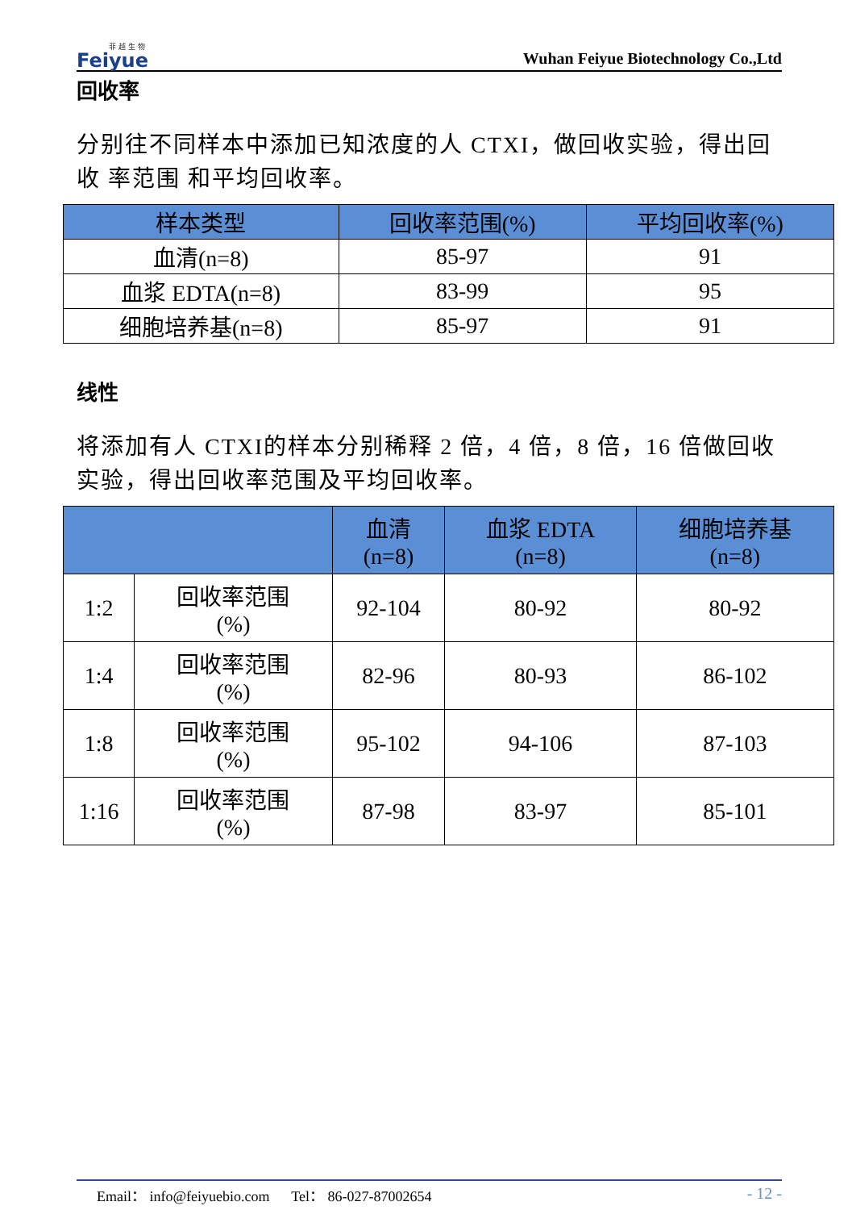菲 越 生 物
Feiyue
Wuhan Feiyue Biotechnology Co.,Ltd
回收率
分别往不同样本中添加已知浓度的人 CTXI，做回收实验，得出回收 率范围 和平均回收率。
| 样本类型 | 回收率范围(%) | 平均回收率(%) |
| --- | --- | --- |
| 血清(n=8) | 85-97 | 91 |
| 血浆 EDTA(n=8) | 83-99 | 95 |
| 细胞培养基(n=8) | 85-97 | 91 |
线性
将添加有人 CTXI的样本分别稀释 2 倍，4 倍，8 倍，16 倍做回收实验，得出回收率范围及平均回收率。
| | | 血清 (n=8) | 血浆 EDTA (n=8) | 细胞培养基 (n=8) |
| --- | --- | --- | --- | --- |
| 1:2 | 回收率范围 (%) | 92-104 | 80-92 | 80-92 |
| 1:4 | 回收率范围 (%) | 82-96 | 80-93 | 86-102 |
| 1:8 | 回收率范围 (%) | 95-102 | 94-106 | 87-103 |
| 1:16 | 回收率范围 (%) | 87-98 | 83-97 | 85-101 |
Email： info@feiyuebio.com Tel： 86-027-87002654 - 12 -